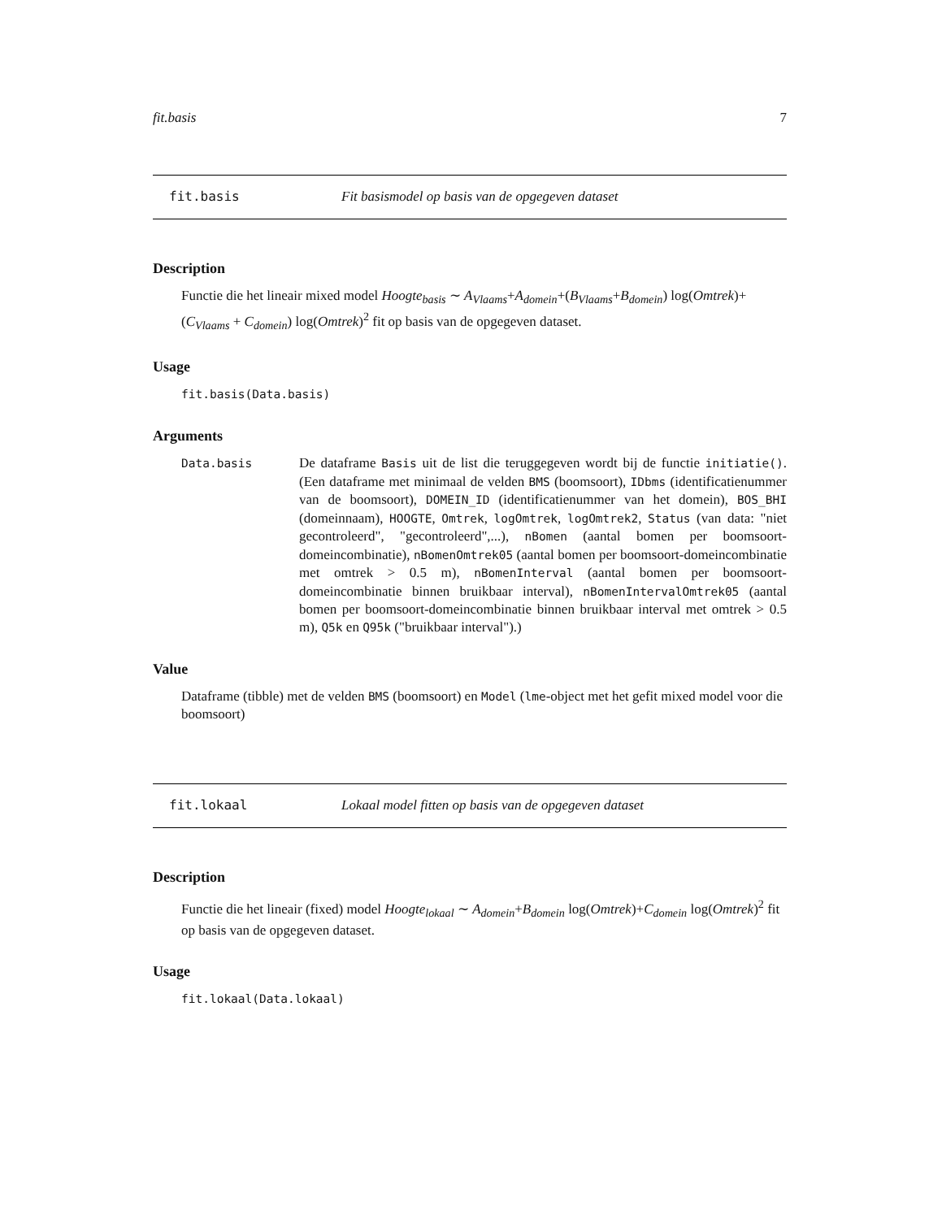fit.basis 7
fit.basis Fit basismodel op basis van de opgegeven dataset
Description
Functie die het lineair mixed model Hoogte<sub>basis</sub> ∼ A<sub>Vlaams</sub>+A<sub>domein</sub>+(B<sub>Vlaams</sub>+B<sub>domein</sub>) log(Omtrek)+ (C<sub>Vlaams</sub> + C<sub>domein</sub>) log(Omtrek)<sup>2</sup> fit op basis van de opgegeven dataset.
Usage
fit.basis(Data.basis)
Arguments
Data.basis
De dataframe Basis uit de list die teruggegeven wordt bij de functie initiatie(). (Een dataframe met minimaal de velden BMS (boomsoort), IDbms (identificatienummer van de boomsoort), DOMEIN_ID (identificatienummer van het domein), BOS_BHI (domeinnaam), HOOGTE, Omtrek, logOmtrek, logOmtrek2, Status (van data: "niet gecontroleerd", "gecontroleerd",...), nBomen (aantal bomen per boomsoort-domeincombinatie), nBomenOmtrek05 (aantal bomen per boomsoort-domeincombinatie met omtrek > 0.5 m), nBomenInterval (aantal bomen per boomsoort-domeincombinatie binnen bruikbaar interval), nBomenIntervalOmtrek05 (aantal bomen per boomsoort-domeincombinatie binnen bruikbaar interval met omtrek > 0.5 m), Q5k en Q95k ("bruikbaar interval").)
Value
Dataframe (tibble) met de velden BMS (boomsoort) en Model (lme-object met het gefit mixed model voor die boomsoort)
fit.lokaal Lokaal model fitten op basis van de opgegeven dataset
Description
Functie die het lineair (fixed) model Hoogte<sub>lokaal</sub> ∼ A<sub>domein</sub>+B<sub>domein</sub> log(Omtrek)+C<sub>domein</sub> log(Omtrek)<sup>2</sup> fit op basis van de opgegeven dataset.
Usage
fit.lokaal(Data.lokaal)